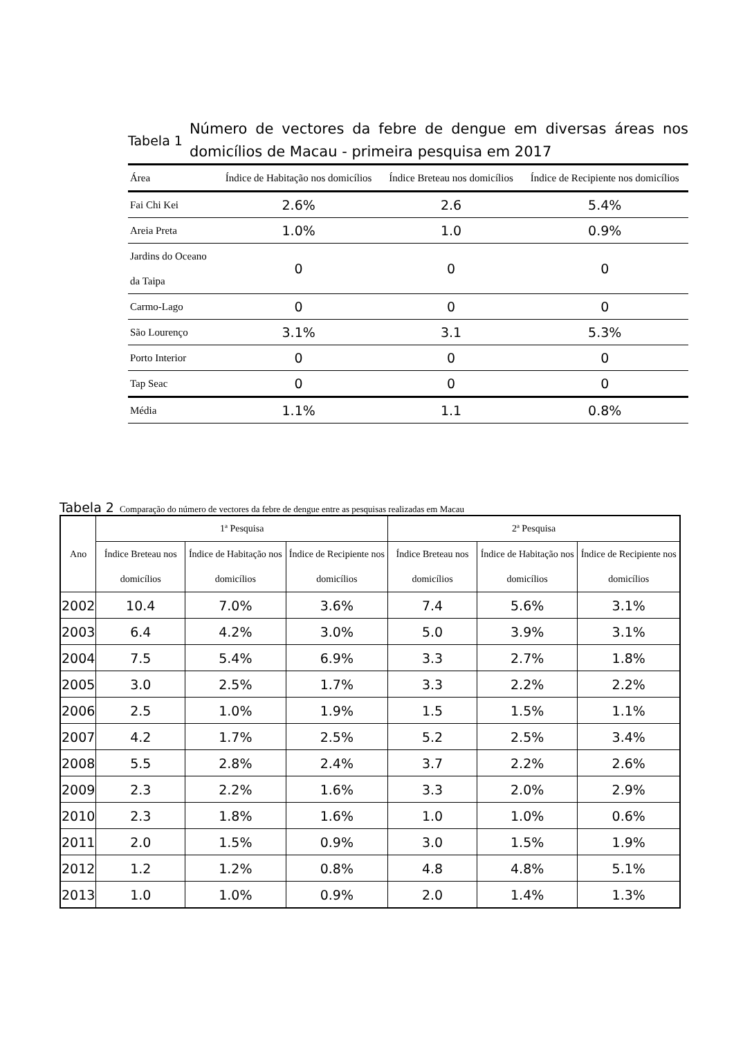Tabela 1
Número de vectores da febre de dengue em diversas áreas nos domicílios de Macau - primeira pesquisa em 2017
| Área | Índice de Habitação nos domicílios | Índice Breteau nos domicílios | Índice de Recipiente nos domicílios |
| --- | --- | --- | --- |
| Fai Chi Kei | 2.6% | 2.6 | 5.4% |
| Areia Preta | 1.0% | 1.0 | 0.9% |
| Jardins do Oceano da Taipa | 0 | 0 | 0 |
| Carmo-Lago | 0 | 0 | 0 |
| São Lourenço | 3.1% | 3.1 | 5.3% |
| Porto Interior | 0 | 0 | 0 |
| Tap Seac | 0 | 0 | 0 |
| Média | 1.1% | 1.1 | 0.8% |
Tabela 2 Comparação do número de vectores da febre de dengue entre as pesquisas realizadas em Macau
| Ano | 1ª Pesquisa | | | 2ª Pesquisa | | |
| --- | --- | --- | --- | --- | --- | --- |
| | Índice Breteau nos domicílios | Índice de Habitação nos domicílios | Índice de Recipiente nos domicílios | Índice Breteau nos domicílios | Índice de Habitação nos domicílios | Índice de Recipiente nos domicílios |
| 2002 | 10.4 | 7.0% | 3.6% | 7.4 | 5.6% | 3.1% |
| 2003 | 6.4 | 4.2% | 3.0% | 5.0 | 3.9% | 3.1% |
| 2004 | 7.5 | 5.4% | 6.9% | 3.3 | 2.7% | 1.8% |
| 2005 | 3.0 | 2.5% | 1.7% | 3.3 | 2.2% | 2.2% |
| 2006 | 2.5 | 1.0% | 1.9% | 1.5 | 1.5% | 1.1% |
| 2007 | 4.2 | 1.7% | 2.5% | 5.2 | 2.5% | 3.4% |
| 2008 | 5.5 | 2.8% | 2.4% | 3.7 | 2.2% | 2.6% |
| 2009 | 2.3 | 2.2% | 1.6% | 3.3 | 2.0% | 2.9% |
| 2010 | 2.3 | 1.8% | 1.6% | 1.0 | 1.0% | 0.6% |
| 2011 | 2.0 | 1.5% | 0.9% | 3.0 | 1.5% | 1.9% |
| 2012 | 1.2 | 1.2% | 0.8% | 4.8 | 4.8% | 5.1% |
| 2013 | 1.0 | 1.0% | 0.9% | 2.0 | 1.4% | 1.3% |